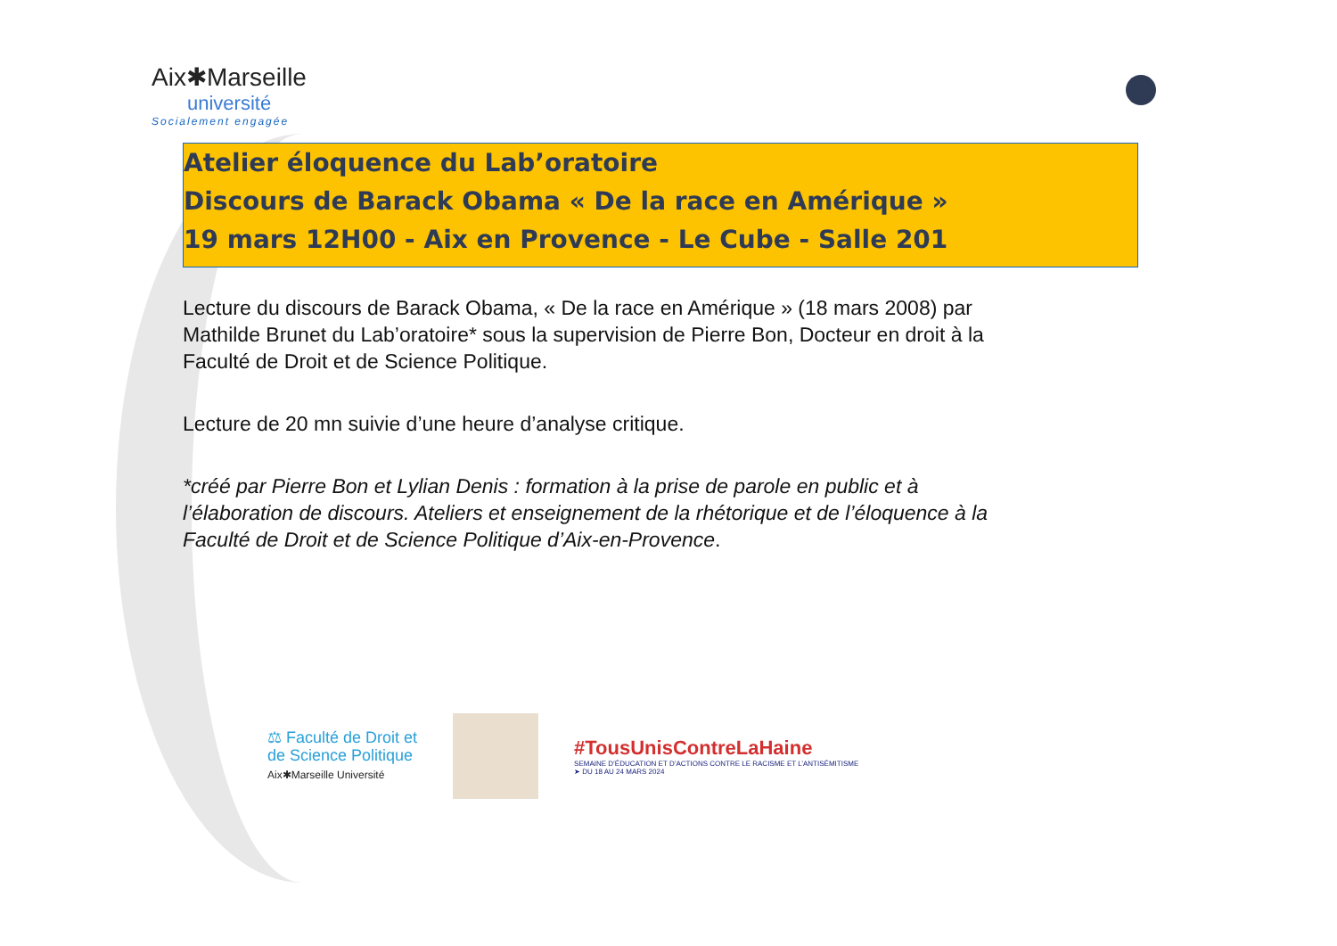Aix✱Marseille
université
Socialement engagée
Atelier éloquence du Lab’oratoire
Discours de Barack Obama « De la race en Amérique »
19 mars 12H00 - Aix en Provence - Le Cube - Salle 201
Lecture du discours de Barack Obama, « De la race en Amérique » (18 mars 2008) par Mathilde Brunet du Lab’oratoire* sous la supervision de Pierre Bon, Docteur en droit à la Faculté de Droit et de Science Politique.
Lecture de 20 mn suivie d’une heure d’analyse critique.
*créé par Pierre Bon et Lylian Denis : formation à la prise de parole en public et à l’élaboration de discours. Ateliers et enseignement de la rhétorique et de l’éloquence à la Faculté de Droit et de Science Politique d’Aix-en-Provence.
⚖ Faculté de Droit et
de Science Politique
Aix✱Marseille Université
#TousUnisContreLaHaine
SEMAINE D’ÉDUCATION ET D’ACTIONS CONTRE LE RACISME ET L’ANTISÉMITISME
➤ DU 18 AU 24 MARS 2024